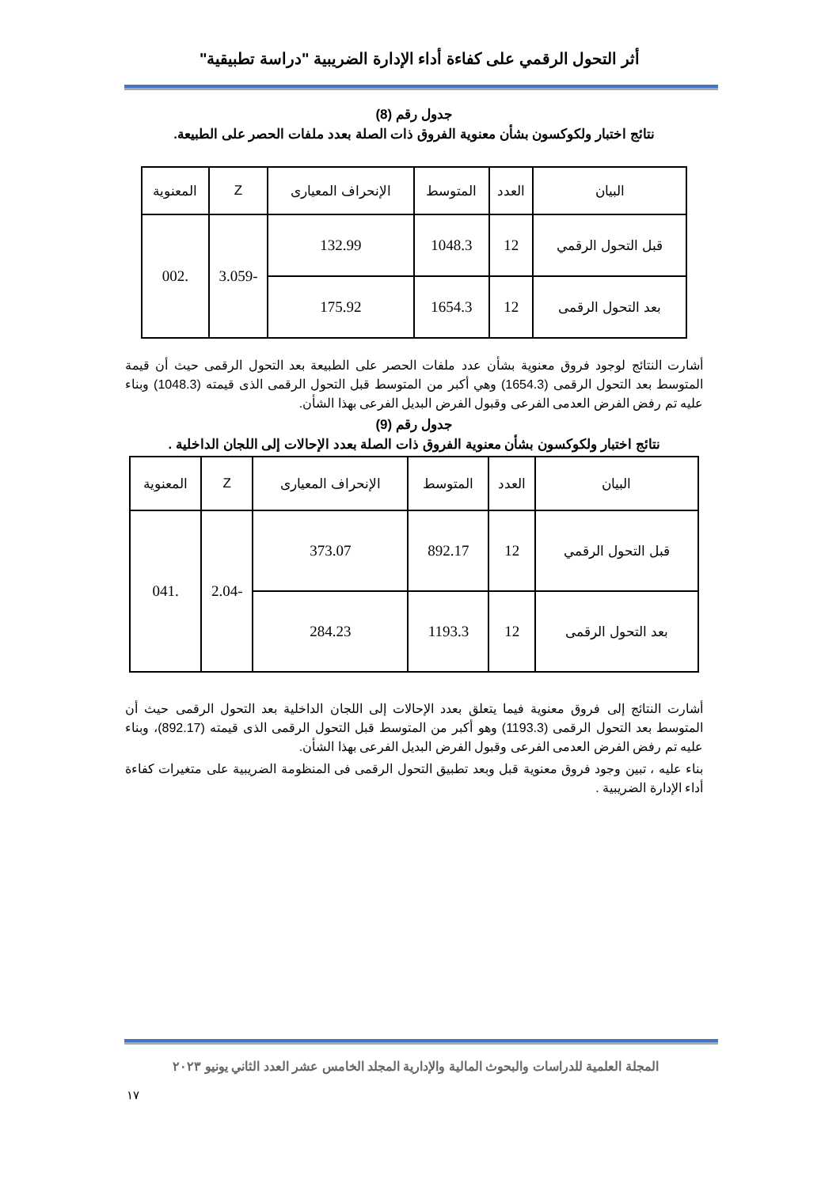أثر التحول الرقمي على كفاءة أداء الإدارة الضريبية "دراسة تطبيقية"
جدول رقم (8)
نتائج اختبار ولكوكسون بشأن معنوية الفروق ذات الصلة بعدد ملفات الحصر على الطبيعة.
| البيان | العدد | المتوسط | الإنحراف المعيارى | Z | المعنوية |
| --- | --- | --- | --- | --- | --- |
| قبل التحول الرقمي | 12 | 1048.3 | 132.99 | -3.059 | .002 |
| بعد التحول الرقمى | 12 | 1654.3 | 175.92 | | |
أشارت النتائج لوجود فروق معنوية بشأن عدد ملفات الحصر على الطبيعة بعد التحول الرقمى حيث أن قيمة المتوسط بعد التحول الرقمى (1654.3) وهي أكبر من المتوسط قبل التحول الرقمى الذى قيمته (1048.3) وبناء عليه تم رفض الفرض العدمى الفرعى وقبول الفرض البديل الفرعى بهذا الشأن.
جدول رقم (9)
نتائج اختبار ولكوكسون بشأن معنوية الفروق ذات الصلة بعدد الإحالات إلى اللجان الداخلية .
| البيان | العدد | المتوسط | الإنحراف المعيارى | Z | المعنوية |
| --- | --- | --- | --- | --- | --- |
| قبل التحول الرقمي | 12 | 892.17 | 373.07 | -2.04 | .041 |
| بعد التحول الرقمى | 12 | 1193.3 | 284.23 | | |
أشارت النتائج إلى فروق معنوية فيما يتعلق بعدد الإحالات إلى اللجان الداخلية بعد التحول الرقمى حيث أن المتوسط بعد التحول الرقمى (1193.3) وهو أكبر من المتوسط قبل التحول الرقمى الذى قيمته (892.17)، وبناء عليه تم رفض الفرض العدمى الفرعى وقبول الفرض البديل الفرعى بهذا الشأن.
بناء عليه ، تبين وجود فروق معنوية قبل وبعد تطبيق التحول الرقمى فى المنظومة الضريبية على متغيرات كفاءة أداء الإدارة الضريبية .
المجلة العلمية للدراسات والبحوث المالية والإدارية المجلد الخامس عشر العدد الثاني يونيو ٢٠٢٣
١٧